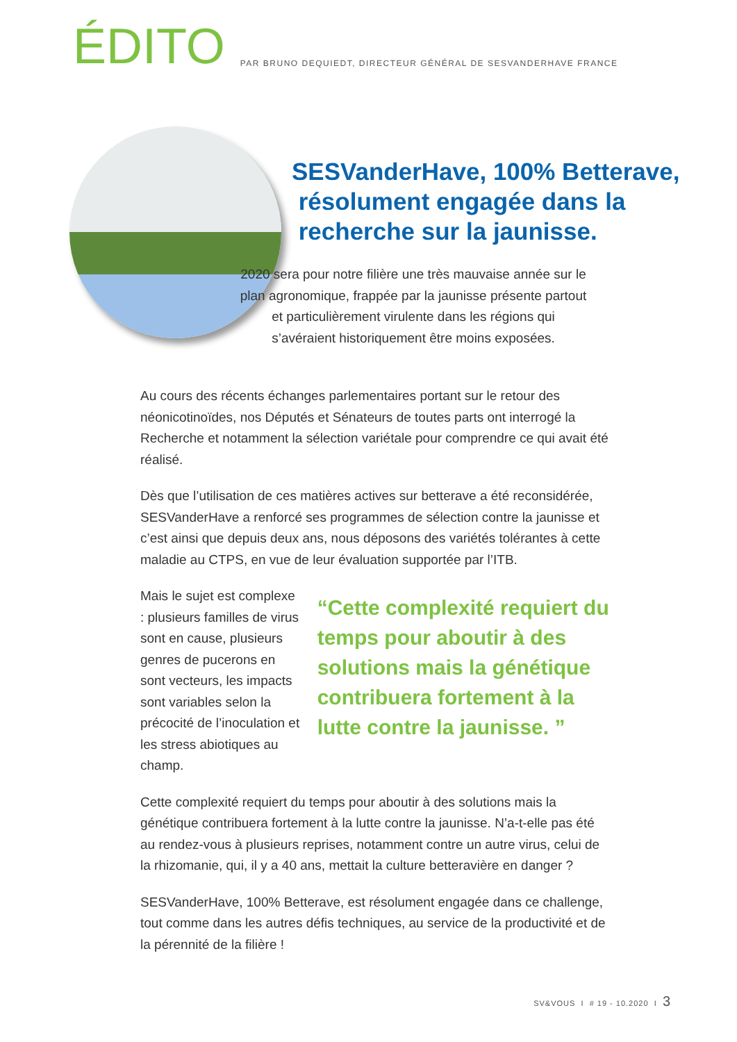ÉDITO
PAR BRUNO DEQUIEDT, DIRECTEUR GÉNÉRAL DE SESVANDERHAVE FRANCE
SESVanderHave, 100% Betterave,
résolument engagée dans la
recherche sur la jaunisse.
2020 sera pour notre filière une très mauvaise année sur le plan agronomique, frappée par la jaunisse présente partout et particulièrement virulente dans les régions qui s’avéraient historiquement être moins exposées.
Au cours des récents échanges parlementaires portant sur le retour des néonicotinoïdes, nos Députés et Sénateurs de toutes parts ont interrogé la Recherche et notamment la sélection variétale pour comprendre ce qui avait été réalisé.
Dès que l’utilisation de ces matières actives sur betterave a été reconsidérée, SESVanderHave a renforcé ses programmes de sélection contre la jaunisse et c’est ainsi que depuis deux ans, nous déposons des variétés tolérantes à cette maladie au CTPS, en vue de leur évaluation supportée par l’ITB.
Mais le sujet est complexe : plusieurs familles de virus sont en cause, plusieurs genres de pucerons en sont vecteurs, les impacts sont variables selon la précocité de l’inoculation et les stress abiotiques au champ.
“Cette complexité requiert du temps pour aboutir à des solutions mais la génétique contribuera fortement à la lutte contre la jaunisse. ”
Cette complexité requiert du temps pour aboutir à des solutions mais la génétique contribuera fortement à la lutte contre la jaunisse. N’a-t-elle pas été au rendez-vous à plusieurs reprises, notamment contre un autre virus, celui de la rhizomanie, qui, il y a 40 ans, mettait la culture betteravière en danger ?
SESVanderHave, 100% Betterave, est résolument engagée dans ce challenge, tout comme dans les autres défis techniques, au service de la productivité et de la pérennité de la filière !
SV&VOUS I # 19 - 10.2020 I 3